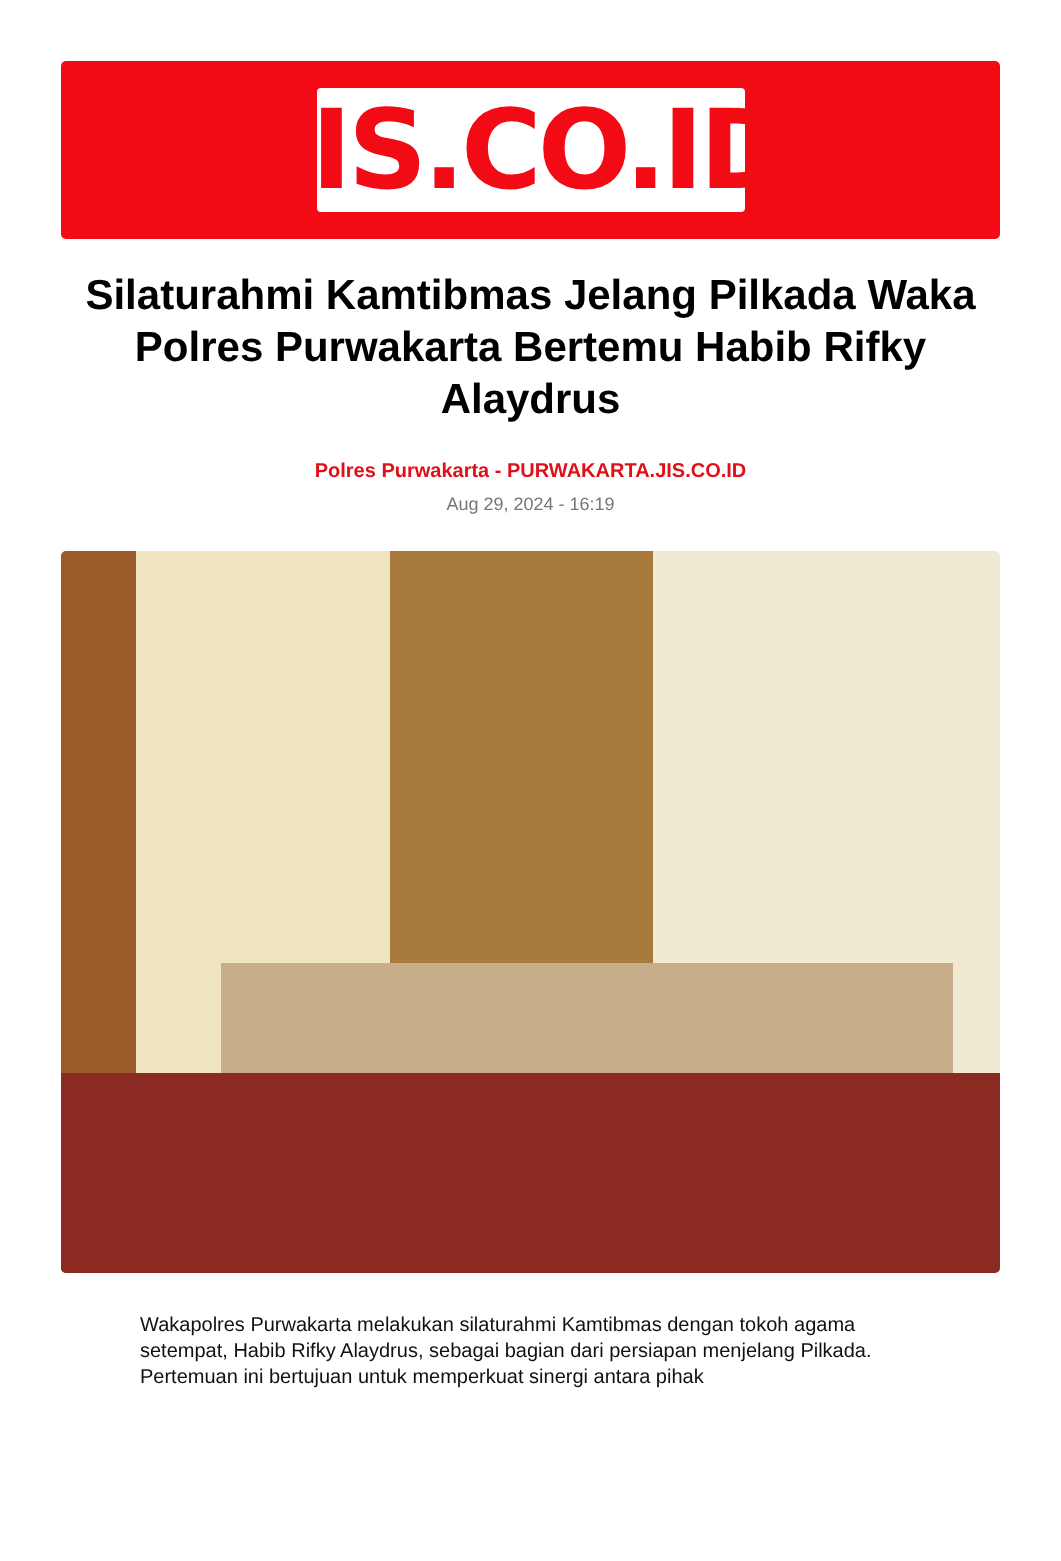JIS.CO.ID
Silaturahmi Kamtibmas Jelang Pilkada Waka Polres Purwakarta Bertemu Habib Rifky Alaydrus
Polres Purwakarta - PURWAKARTA.JIS.CO.ID
Aug 29, 2024 - 16:19
Wakapolres Purwakarta melakukan silaturahmi Kamtibmas dengan tokoh agama setempat, Habib Rifky Alaydrus, sebagai bagian dari persiapan menjelang Pilkada. Pertemuan ini bertujuan untuk memperkuat sinergi antara pihak